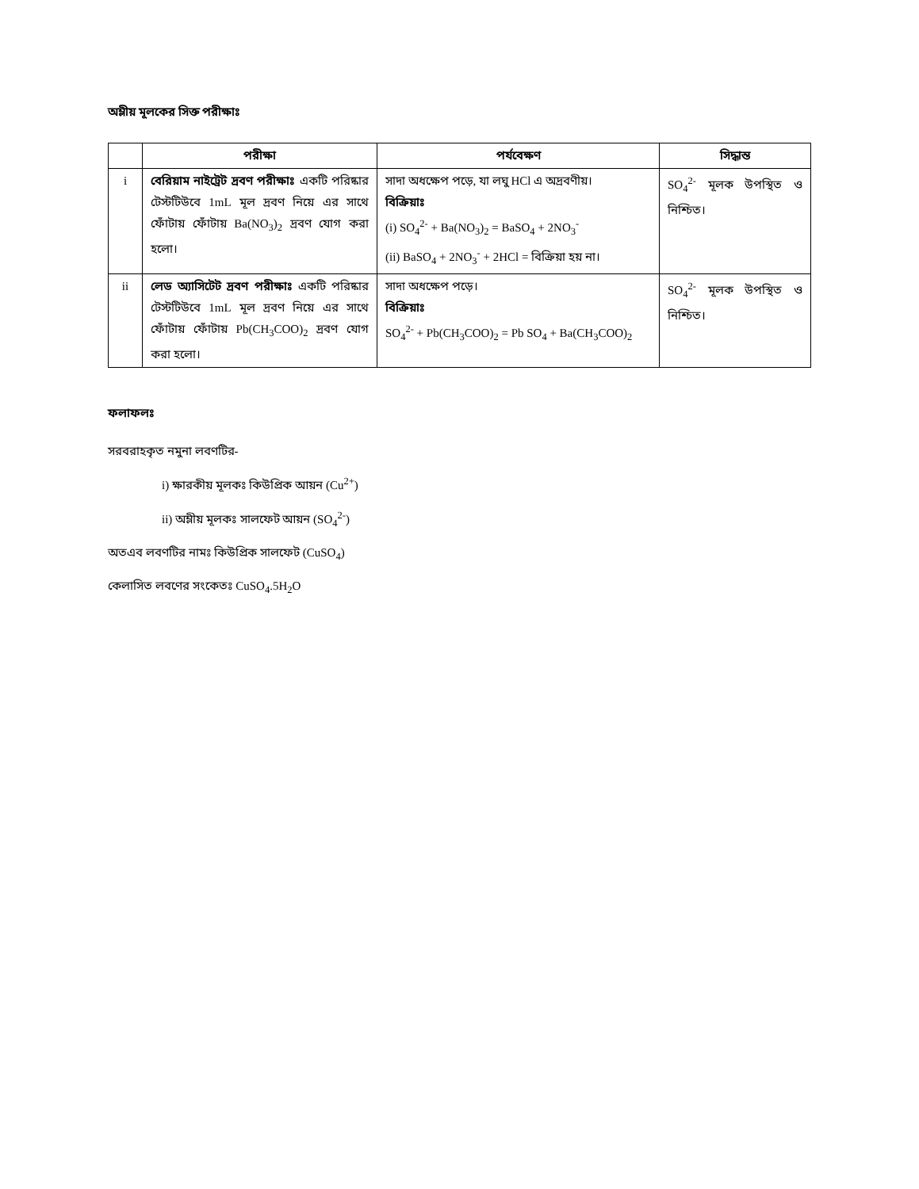অম্লীয় মূলকের সিক্ত পরীক্ষাঃ
| | পরীক্ষা | পর্যবেক্ষণ | সিদ্ধান্ত |
| --- | --- | --- | --- |
| i | বেরিয়াম নাইট্রেট দ্রবণ পরীক্ষাঃ একটি পরিষ্কার টেস্টটিউবে 1mL মূল দ্রবণ নিয়ে এর সাথে ফোঁটায় ফোঁটায় Ba(NO<sub>3</sub>)<sub>2</sub> দ্রবণ যোগ করা হলো। | সাদা অধক্ষেপ পড়ে, যা লঘু HCl এ অদ্রবণীয়। বিক্রিয়াঃ (i) SO<sub>4</sub><sup>2-</sup> + Ba(NO<sub>3</sub>)<sub>2</sub> = BaSO<sub>4</sub> + 2NO<sub>3</sub><sup>-</sup> (ii) BaSO<sub>4</sub> + 2NO<sub>3</sub><sup>-</sup> + 2HCl = বিক্রিয়া হয় না। | SO<sub>4</sub><sup>2-</sup> মূলক উপস্থিত ও নিশ্চিত। |
| ii | লেড অ্যাসিটেট দ্রবণ পরীক্ষাঃ একটি পরিষ্কার টেস্টটিউবে 1mL মূল দ্রবণ নিয়ে এর সাথে ফোঁটায় ফোঁটায় Pb(CH<sub>3</sub>COO)<sub>2</sub> দ্রবণ যোগ করা হলো। | সাদা অধক্ষেপ পড়ে। বিক্রিয়াঃ SO<sub>4</sub><sup>2-</sup> + Pb(CH<sub>3</sub>COO)<sub>2</sub> = Pb SO<sub>4</sub> + Ba(CH<sub>3</sub>COO)<sub>2</sub> | SO<sub>4</sub><sup>2-</sup> মূলক উপস্থিত ও নিশ্চিত। |
ফলাফলঃ
সরবরাহকৃত নমুনা লবণটির-
i) ক্ষারকীয় মূলকঃ কিউপ্রিক আয়ন (Cu<sup>2+</sup>)
ii) অম্লীয় মূলকঃ সালফেট আয়ন (SO<sub>4</sub><sup>2-</sup>)
অতএব লবণটির নামঃ কিউপ্রিক সালফেট (CuSO<sub>4</sub>)
কেলাসিত লবণের সংকেতঃ CuSO<sub>4</sub>.5H<sub>2</sub>O